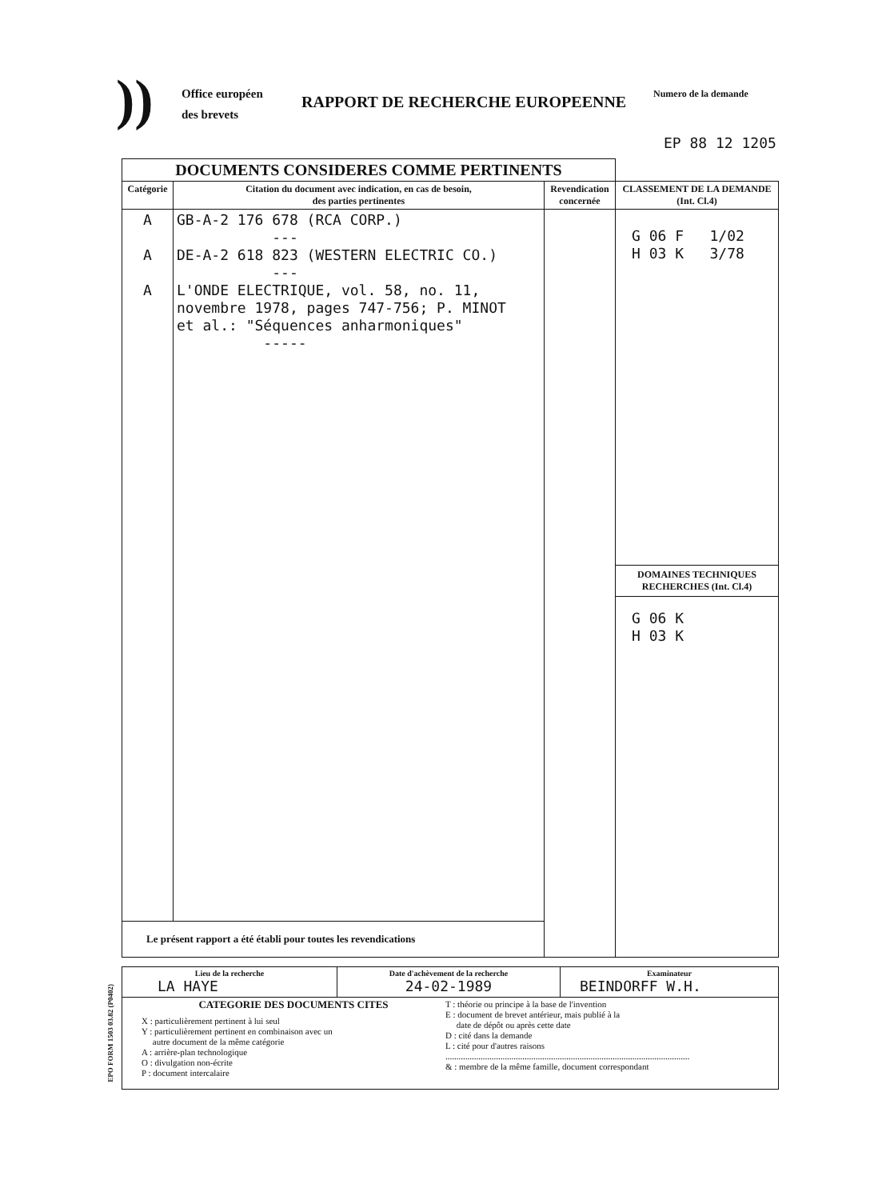))
Office européen
des brevets
RAPPORT DE RECHERCHE EUROPEENNE
Numero de la demande
EP 88 12 1205
| DOCUMENTS CONSIDERES COMME PERTINENTS | | | |
| --- | --- | --- | --- |
| Catégorie | Citation du document avec indication, en cas de besoin, des parties pertinentes | Revendication concernée | CLASSEMENT DE LA DEMANDE (Int. Cl.4) |
| A A A | GB-A-2 176 678 (RCA CORP.) --- DE-A-2 618 823 (WESTERN ELECTRIC CO.) --- L'ONDE ELECTRIQUE, vol. 58, no. 11, novembre 1978, pages 747-756; P. MINOT et al.: "Séquences anharmoniques" ----- | | G 06 F 1/02 H 03 K 3/78 DOMAINES TECHNIQUES RECHERCHES (Int. Cl.4) G 06 K H 03 K |
| Le présent rapport a été établi pour toutes les revendications | | | |
| Lieu de la recherche LA HAYE | Date d'achèvement de la recherche 24-02-1989 | Examinateur BEINDORFF W.H. |
| CATEGORIE DES DOCUMENTS CITES X : particulièrement pertinent à lui seul Y : particulièrement pertinent en combinaison avec un autre document de la même catégorie A : arrière-plan technologique O : divulgation non-écrite P : document intercalaire T : théorie ou principe à la base de l'invention E : document de brevet antérieur, mais publié à la date de dépôt ou après cette date D : cité dans la demande L : cité pour d'autres raisons ............................................................................................................... & : membre de la même famille, document correspondant | | |
EPO FORM 1503 03.82 (P0402)